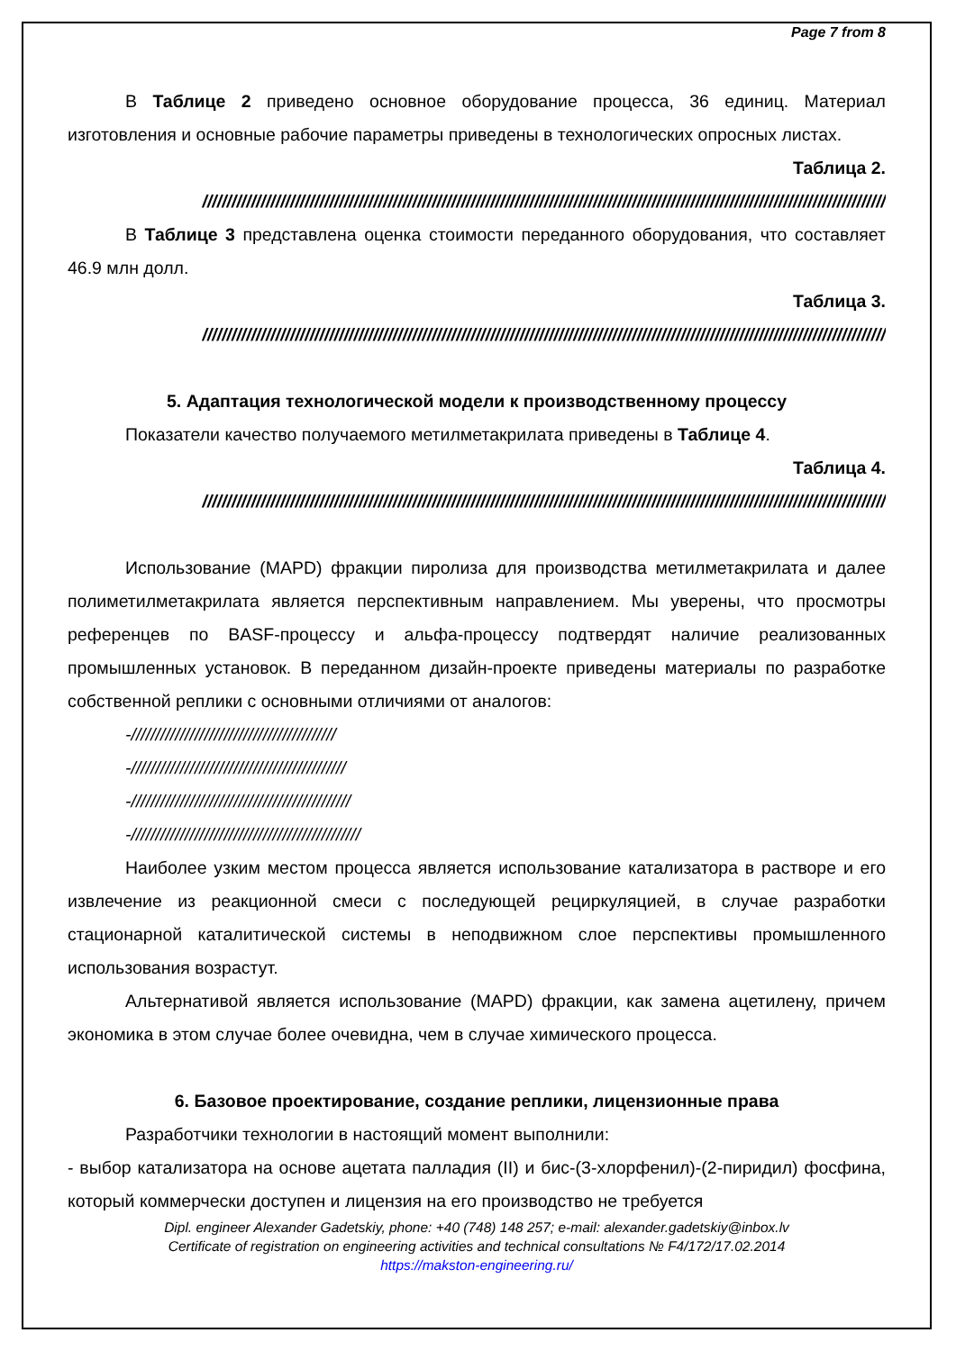Page 7 from 8
В Таблице 2 приведено основное оборудование процесса, 36 единиц. Материал изготовления и основные рабочие параметры приведены в технологических опросных листах.
Таблица 2.
////////////////////////////////////////////////////////////////////////////////////////////////////////////////////////////////////////////
В Таблице 3 представлена оценка стоимости переданного оборудования, что составляет 46.9 млн долл.
Таблица 3.
////////////////////////////////////////////////////////////////////////////////////////////////////////////////////////////////////////////
5. Адаптация технологической модели к производственному процессу
Показатели качество получаемого метилметакрилата приведены в Таблице 4.
Таблица 4.
////////////////////////////////////////////////////////////////////////////////////////////////////////////////////////////////////////////
Использование (MAPD) фракции пиролиза для производства метилметакрилата и далее полиметилметакрилата является перспективным направлением. Мы уверены, что просмотры референцев по BASF-процессу и альфа-процессу подтвердят наличие реализованных промышленных установок. В переданном дизайн-проекте приведены материалы по разработке собственной реплики с основными отличиями от аналогов:
-//////////////////////////////////////////
-////////////////////////////////////////////
-/////////////////////////////////////////////
-///////////////////////////////////////////////
Наиболее узким местом процесса является использование катализатора в растворе и его извлечение из реакционной смеси с последующей рециркуляцией, в случае разработки стационарной каталитической системы в неподвижном слое перспективы промышленного использования возрастут.
Альтернативой является использование (MAPD) фракции, как замена ацетилену, причем экономика в этом случае более очевидна, чем в случае химического процесса.
6. Базовое проектирование, создание реплики, лицензионные права
Разработчики технологии в настоящий момент выполнили:
- выбор катализатора на основе ацетата палладия (II) и бис-(3-хлорфенил)-(2-пиридил) фосфина, который коммерчески доступен и лицензия на его производство не требуется
Dipl. engineer Alexander Gadetskiy, phone: +40 (748) 148 257; e-mail: alexander.gadetskiy@inbox.lv
Certificate of registration on engineering activities and technical consultations № F4/172/17.02.2014
https://makston-engineering.ru/